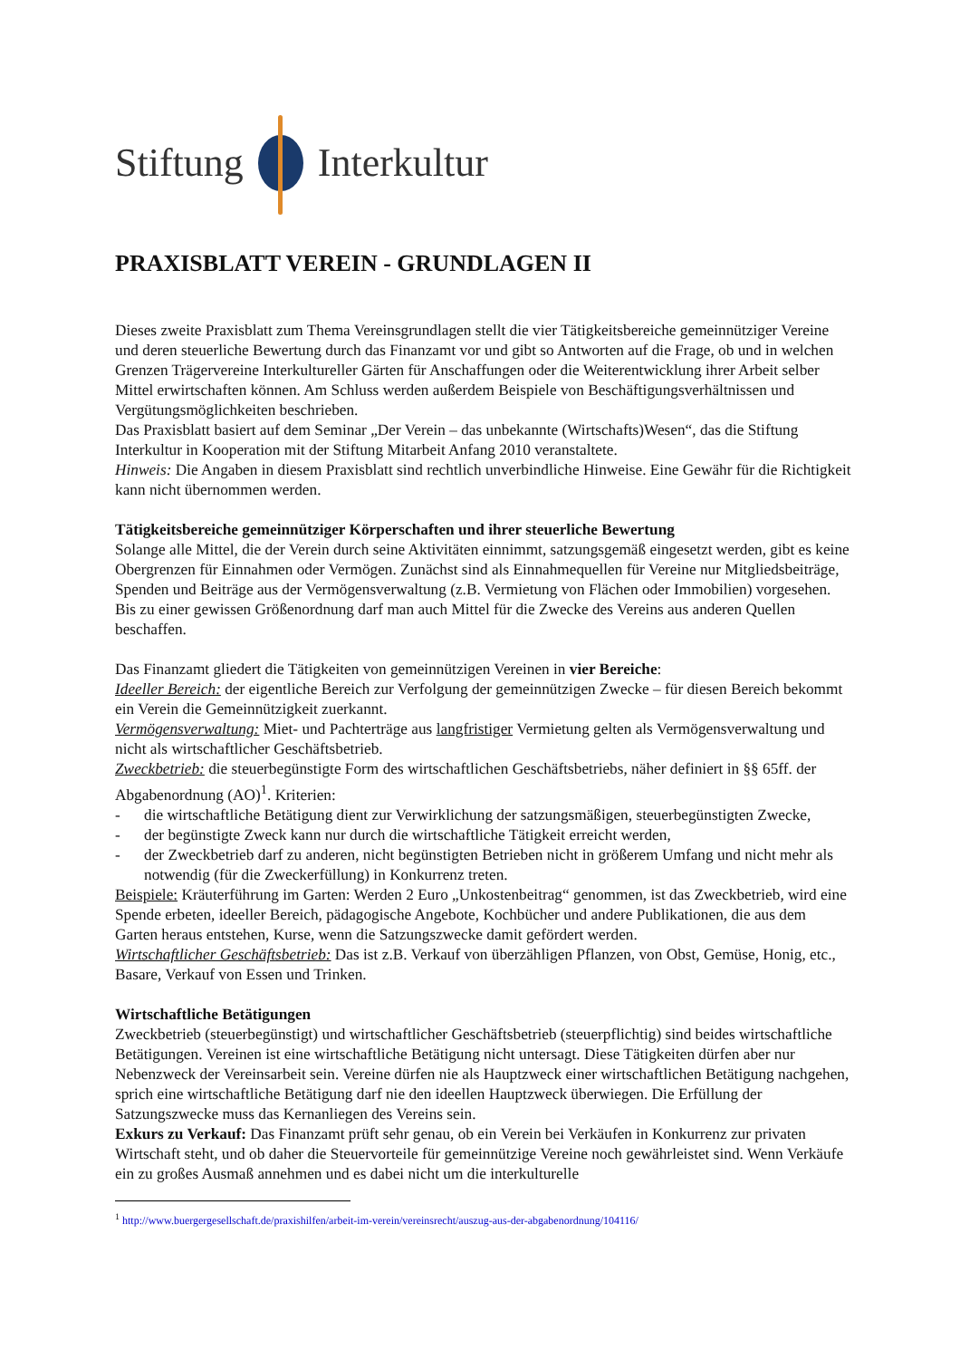Stiftung Interkultur
PRAXISBLATT VEREIN - GRUNDLAGEN II
Dieses zweite Praxisblatt zum Thema Vereinsgrundlagen stellt die vier Tätigkeitsbereiche gemeinnütziger Vereine und deren steuerliche Bewertung durch das Finanzamt vor und gibt so Antworten auf die Frage, ob und in welchen Grenzen Trägervereine Interkultureller Gärten für Anschaffungen oder die Weiterentwicklung ihrer Arbeit selber Mittel erwirtschaften können. Am Schluss werden außerdem Beispiele von Beschäftigungsverhältnissen und Vergütungsmöglichkeiten beschrieben.
Das Praxisblatt basiert auf dem Seminar „Der Verein – das unbekannte (Wirtschafts)Wesen“, das die Stiftung Interkultur in Kooperation mit der Stiftung Mitarbeit Anfang 2010 veranstaltete.
Hinweis: Die Angaben in diesem Praxisblatt sind rechtlich unverbindliche Hinweise. Eine Gewähr für die Richtigkeit kann nicht übernommen werden.
Tätigkeitsbereiche gemeinnütziger Körperschaften und ihrer steuerliche Bewertung
Solange alle Mittel, die der Verein durch seine Aktivitäten einnimmt, satzungsgemäß eingesetzt werden, gibt es keine Obergrenzen für Einnahmen oder Vermögen. Zunächst sind als Einnahmequellen für Vereine nur Mitgliedsbeiträge, Spenden und Beiträge aus der Vermögensverwaltung (z.B. Vermietung von Flächen oder Immobilien) vorgesehen. Bis zu einer gewissen Größenordnung darf man auch Mittel für die Zwecke des Vereins aus anderen Quellen beschaffen.
Das Finanzamt gliedert die Tätigkeiten von gemeinnützigen Vereinen in vier Bereiche:
Ideeller Bereich: der eigentliche Bereich zur Verfolgung der gemeinnützigen Zwecke – für diesen Bereich bekommt ein Verein die Gemeinnützigkeit zuerkannt.
Vermögensverwaltung: Miet- und Pachterträge aus langfristiger Vermietung gelten als Vermögensverwaltung und nicht als wirtschaftlicher Geschäftsbetrieb.
Zweckbetrieb: die steuerbegünstigte Form des wirtschaftlichen Geschäftsbetriebs, näher definiert in §§ 65ff. der Abgabenordnung (AO)<sup>1</sup>. Kriterien:
- die wirtschaftliche Betätigung dient zur Verwirklichung der satzungsmäßigen, steuerbegünstigten Zwecke,
- der begünstigte Zweck kann nur durch die wirtschaftliche Tätigkeit erreicht werden,
- der Zweckbetrieb darf zu anderen, nicht begünstigten Betrieben nicht in größerem Umfang und nicht mehr als notwendig (für die Zweckerfüllung) in Konkurrenz treten.
Beispiele: Kräuterführung im Garten: Werden 2 Euro „Unkostenbeitrag“ genommen, ist das Zweckbetrieb, wird eine Spende erbeten, ideeller Bereich, pädagogische Angebote, Kochbücher und andere Publikationen, die aus dem Garten heraus entstehen, Kurse, wenn die Satzungszwecke damit gefördert werden.
Wirtschaftlicher Geschäftsbetrieb: Das ist z.B. Verkauf von überzähligen Pflanzen, von Obst, Gemüse, Honig, etc., Basare, Verkauf von Essen und Trinken.
Wirtschaftliche Betätigungen
Zweckbetrieb (steuerbegünstigt) und wirtschaftlicher Geschäftsbetrieb (steuerpflichtig) sind beides wirtschaftliche Betätigungen. Vereinen ist eine wirtschaftliche Betätigung nicht untersagt. Diese Tätigkeiten dürfen aber nur Nebenzweck der Vereinsarbeit sein. Vereine dürfen nie als Hauptzweck einer wirtschaftlichen Betätigung nachgehen, sprich eine wirtschaftliche Betätigung darf nie den ideellen Hauptzweck überwiegen. Die Erfüllung der Satzungszwecke muss das Kernanliegen des Vereins sein.
Exkurs zu Verkauf: Das Finanzamt prüft sehr genau, ob ein Verein bei Verkäufen in Konkurrenz zur privaten Wirtschaft steht, und ob daher die Steuervorteile für gemeinnützige Vereine noch gewährleistet sind. Wenn Verkäufe ein zu großes Ausmaß annehmen und es dabei nicht um die interkulturelle
<sup>1</sup> http://www.buergergesellschaft.de/praxishilfen/arbeit-im-verein/vereinsrecht/auszug-aus-der-abgabenordnung/104116/